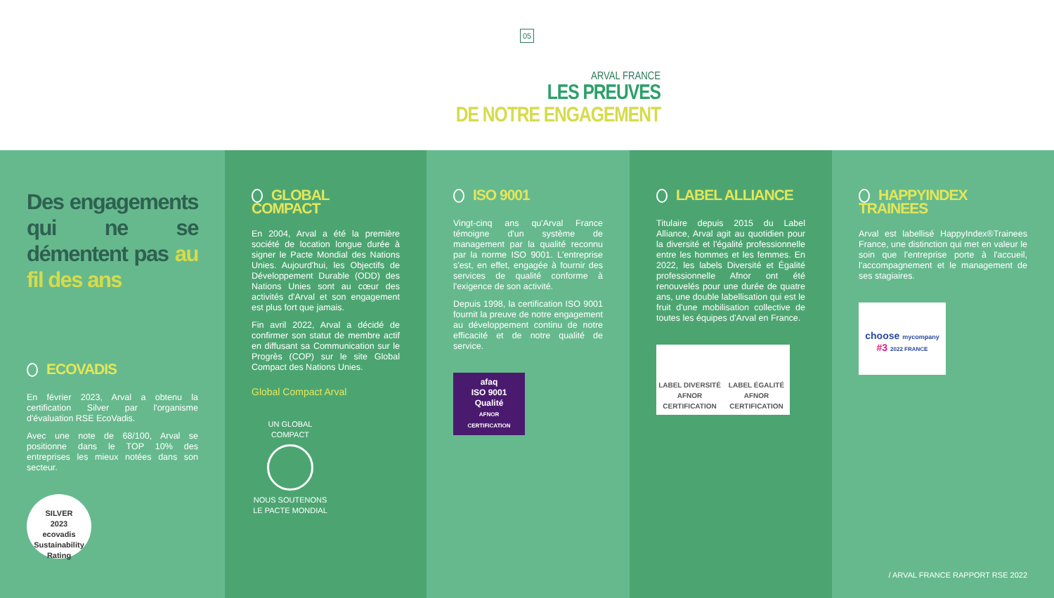05
ARVAL FRANCE
LES PREUVES
DE NOTRE ENGAGEMENT
Des engagements qui ne se démentent pas au fil des ans
ECOVADIS
En février 2023, Arval a obtenu la certification Silver par l'organisme d'évaluation RSE EcoVadis.
Avec une note de 68/100, Arval se positionne dans le TOP 10% des entreprises les mieux notées dans son secteur.
SILVER
2023
ecovadis
Sustainability Rating
GLOBAL COMPACT
En 2004, Arval a été la première société de location longue durée à signer le Pacte Mondial des Nations Unies. Aujourd'hui, les Objectifs de Développement Durable (ODD) des Nations Unies sont au cœur des activités d'Arval et son engagement est plus fort que jamais.
Fin avril 2022, Arval a décidé de confirmer son statut de membre actif en diffusant sa Communication sur le Progrès (COP) sur le site Global Compact des Nations Unies.
Global Compact Arval
UN GLOBAL COMPACT
NOUS SOUTENONS LE PACTE MONDIAL
ISO 9001
Vingt-cinq ans qu'Arval France témoigne d'un système de management par la qualité reconnu par la norme ISO 9001. L'entreprise s'est, en effet, engagée à fournir des services de qualité conforme à l'exigence de son activité.
Depuis 1998, la certification ISO 9001 fournit la preuve de notre engagement au développement continu de notre efficacité et de notre qualité de service.
afaq
ISO 9001
Qualité
AFNOR CERTIFICATION
LABEL ALLIANCE
Titulaire depuis 2015 du Label Alliance, Arval agit au quotidien pour la diversité et l'égalité professionnelle entre les hommes et les femmes. En 2022, les labels Diversité et Égalité professionnelle Afnor ont été renouvelés pour une durée de quatre ans, une double labellisation qui est le fruit d'une mobilisation collective de toutes les équipes d'Arval en France.
LABEL DIVERSITÉ
AFNOR CERTIFICATION
LABEL ÉGALITÉ
AFNOR CERTIFICATION
HAPPYINDEX TRAINEES
Arval est labellisé HappyIndex®Trainees France, une distinction qui met en valeur le soin que l'entreprise porte à l'accueil, l'accompagnement et le management de ses stagiaires.
choose mycompany
#3 2022 FRANCE
/ ARVAL FRANCE RAPPORT RSE 2022